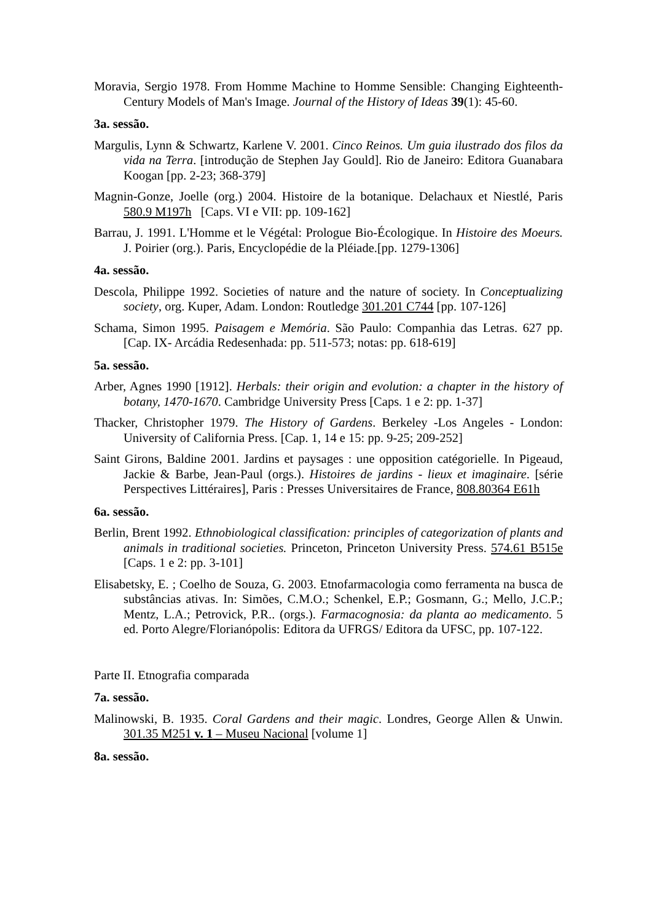Moravia, Sergio 1978. From Homme Machine to Homme Sensible: Changing Eighteenth-Century Models of Man's Image. Journal of the History of Ideas 39(1): 45-60.
3a. sessão.
Margulis, Lynn & Schwartz, Karlene V. 2001. Cinco Reinos. Um guia ilustrado dos filos da vida na Terra. [introdução de Stephen Jay Gould]. Rio de Janeiro: Editora Guanabara Koogan [pp. 2-23; 368-379]
Magnin-Gonze, Joelle (org.) 2004. Histoire de la botanique. Delachaux et Niestlé, Paris 580.9 M197h [Caps. VI e VII: pp. 109-162]
Barrau, J. 1991. L'Homme et le Végétal: Prologue Bio-Écologique. In Histoire des Moeurs. J. Poirier (org.). Paris, Encyclopédie de la Pléiade.[pp. 1279-1306]
4a. sessão.
Descola, Philippe 1992. Societies of nature and the nature of society. In Conceptualizing society, org. Kuper, Adam. London: Routledge 301.201 C744 [pp. 107-126]
Schama, Simon 1995. Paisagem e Memória. São Paulo: Companhia das Letras. 627 pp.[Cap. IX- Arcádia Redesenhada: pp. 511-573; notas: pp. 618-619]
5a. sessão.
Arber, Agnes 1990 [1912]. Herbals: their origin and evolution: a chapter in the history of botany, 1470-1670. Cambridge University Press [Caps. 1 e 2: pp. 1-37]
Thacker, Christopher 1979. The History of Gardens. Berkeley -Los Angeles - London: University of California Press. [Cap. 1, 14 e 15: pp. 9-25; 209-252]
Saint Girons, Baldine 2001. Jardins et paysages : une opposition catégorielle. In Pigeaud, Jackie & Barbe, Jean-Paul (orgs.). Histoires de jardins - lieux et imaginaire. [série Perspectives Littéraires], Paris : Presses Universitaires de France, 808.80364 E61h
6a. sessão.
Berlin, Brent 1992. Ethnobiological classification: principles of categorization of plants and animals in traditional societies. Princeton, Princeton University Press. 574.61 B515e [Caps. 1 e 2: pp. 3-101]
Elisabetsky, E. ; Coelho de Souza, G. 2003. Etnofarmacologia como ferramenta na busca de substâncias ativas. In: Simões, C.M.O.; Schenkel, E.P.; Gosmann, G.; Mello, J.C.P.; Mentz, L.A.; Petrovick, P.R.. (orgs.). Farmacognosia: da planta ao medicamento. 5 ed. Porto Alegre/Florianópolis: Editora da UFRGS/ Editora da UFSC, pp. 107-122.
Parte II. Etnografia comparada
7a. sessão.
Malinowski, B. 1935. Coral Gardens and their magic. Londres, George Allen & Unwin. 301.35 M251 v. 1 – Museu Nacional [volume 1]
8a. sessão.